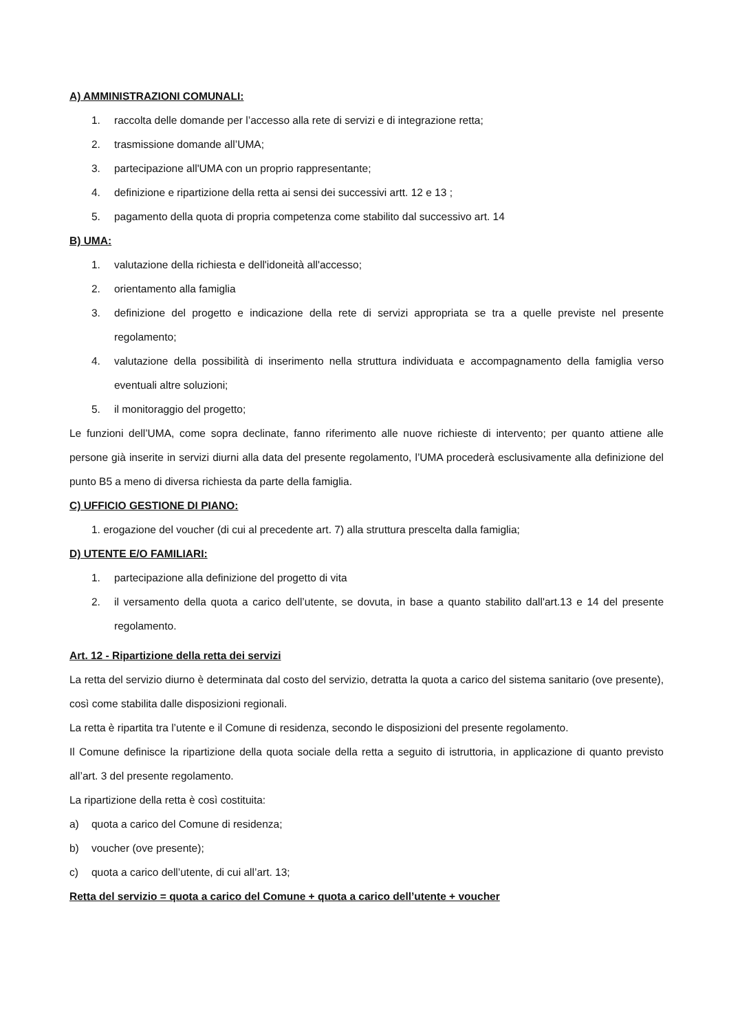A) AMMINISTRAZIONI COMUNALI:
1. raccolta delle domande per l’accesso alla rete di servizi e di integrazione retta;
2. trasmissione domande all’UMA;
3. partecipazione all'UMA con un proprio rappresentante;
4. definizione e ripartizione della retta ai sensi dei successivi artt. 12 e 13 ;
5. pagamento della quota di propria competenza come stabilito dal successivo art. 14
B) UMA:
1. valutazione della richiesta e dell'idoneità all'accesso;
2. orientamento alla famiglia
3. definizione del progetto e indicazione della rete di servizi appropriata se tra a quelle previste nel presente regolamento;
4. valutazione della possibilità di inserimento nella struttura individuata e accompagnamento della famiglia verso eventuali altre soluzioni;
5. il monitoraggio del progetto;
Le funzioni dell’UMA, come sopra declinate, fanno riferimento alle nuove richieste di intervento; per quanto attiene alle persone già inserite in servizi diurni alla data del presente regolamento, l’UMA procederà esclusivamente alla definizione del punto B5 a meno di diversa richiesta da parte della famiglia.
C) UFFICIO GESTIONE DI PIANO:
1. erogazione del voucher (di cui al precedente art. 7) alla struttura prescelta dalla famiglia;
D) UTENTE E/O FAMILIARI:
1. partecipazione alla definizione del progetto di vita
2. il versamento della quota a carico dell’utente, se dovuta, in base a quanto stabilito dall'art.13 e 14 del presente regolamento.
Art. 12 - Ripartizione della retta dei servizi
La retta del servizio diurno è determinata dal costo del servizio, detratta la quota a carico del sistema sanitario (ove presente), così come stabilita dalle disposizioni regionali.
La retta è ripartita tra l’utente e il Comune di residenza, secondo le disposizioni del presente regolamento.
Il Comune definisce la ripartizione della quota sociale della retta a seguito di istruttoria, in applicazione di quanto previsto all’art. 3 del presente regolamento.
La ripartizione della retta è così costituita:
a) quota a carico del Comune di residenza;
b) voucher (ove presente);
c) quota a carico dell’utente, di cui all’art. 13;
Retta del servizio = quota a carico del Comune + quota a carico dell’utente + voucher